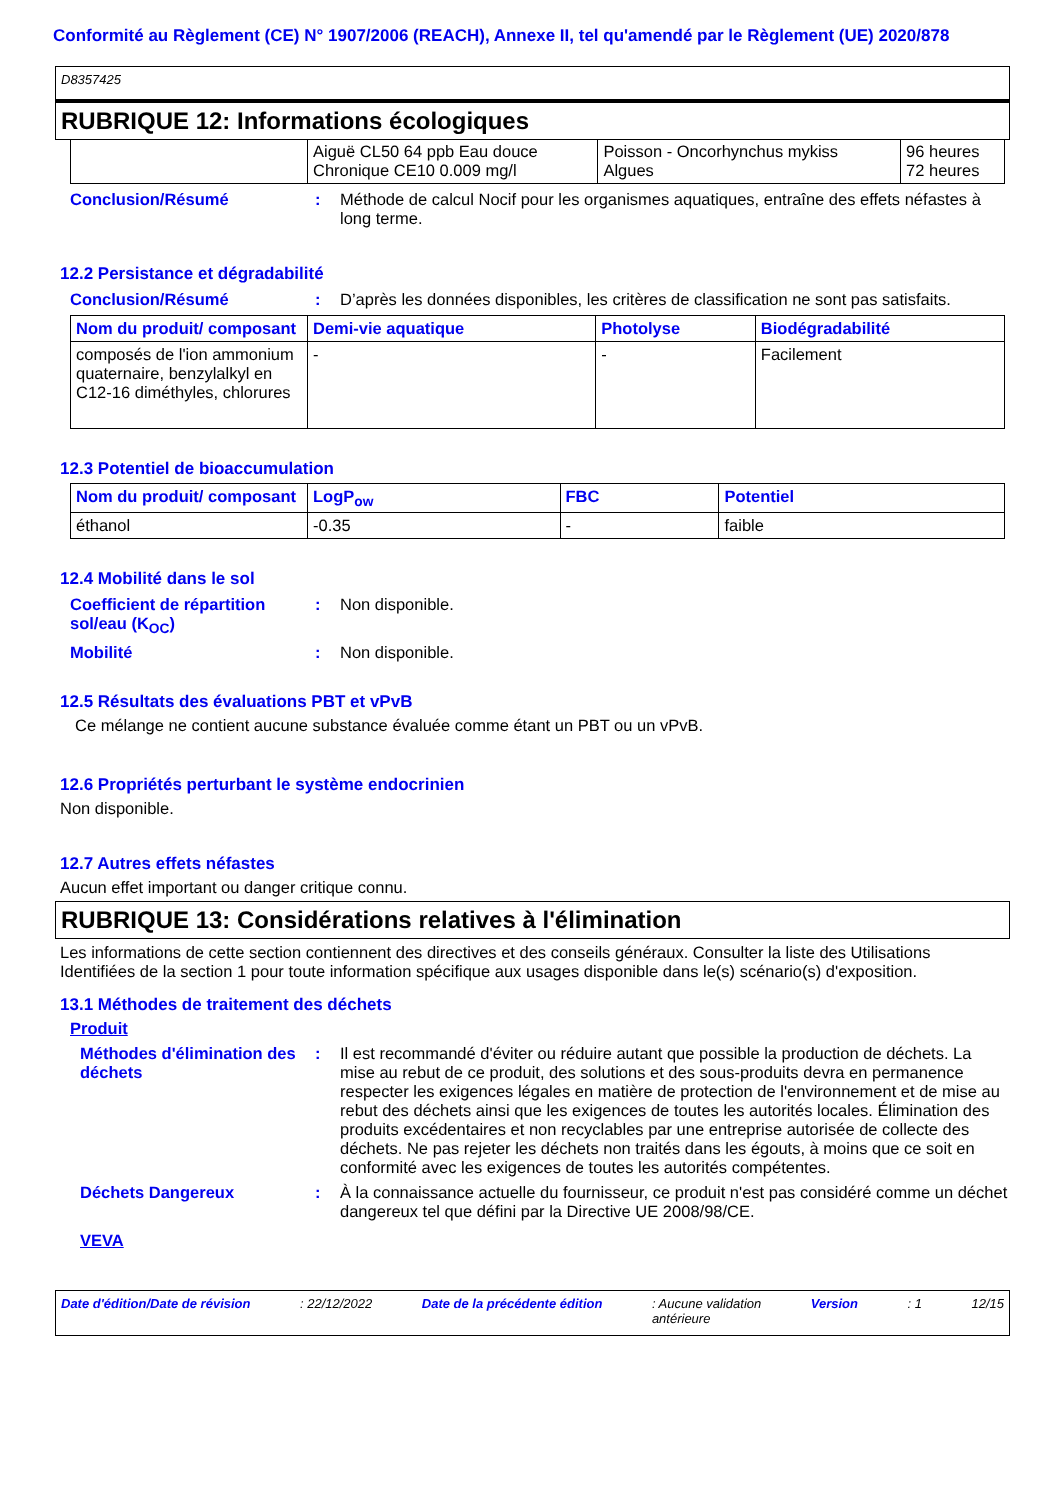Conformité au Règlement (CE) N° 1907/2006 (REACH), Annexe II, tel qu'amendé par le Règlement (UE) 2020/878
D8357425
RUBRIQUE 12: Informations écologiques
| | Aiguë CL50 64 ppb Eau douce Chronique CE10 0.009 mg/l | Poisson - Oncorhynchus mykiss Algues | 96 heures 72 heures |
Conclusion/Résumé : Méthode de calcul Nocif pour les organismes aquatiques, entraîne des effets néfastes à long terme.
12.2 Persistance et dégradabilité
Conclusion/Résumé : D’après les données disponibles, les critères de classification ne sont pas satisfaits.
| Nom du produit/ composant | Demi-vie aquatique | Photolyse | Biodégradabilité |
| --- | --- | --- | --- |
| composés de l'ion ammonium quaternaire, benzylalkyl en C12-16 diméthyles, chlorures | - | - | Facilement |
12.3 Potentiel de bioaccumulation
| Nom du produit/ composant | LogP<sub>ow</sub> | FBC | Potentiel |
| --- | --- | --- | --- |
| éthanol | -0.35 | - | faible |
12.4 Mobilité dans le sol
Coefficient de répartition sol/eau (K<sub>OC</sub>)
: Non disponible.
Mobilité : Non disponible.
12.5 Résultats des évaluations PBT et vPvB
Ce mélange ne contient aucune substance évaluée comme étant un PBT ou un vPvB.
12.6 Propriétés perturbant le système endocrinien
Non disponible.
12.7 Autres effets néfastes
Aucun effet important ou danger critique connu.
RUBRIQUE 13: Considérations relatives à l'élimination
Les informations de cette section contiennent des directives et des conseils généraux. Consulter la liste des Utilisations Identifiées de la section 1 pour toute information spécifique aux usages disponible dans le(s) scénario(s) d'exposition.
13.1 Méthodes de traitement des déchets
Produit
Méthodes d'élimination des déchets
: Il est recommandé d'éviter ou réduire autant que possible la production de déchets. La mise au rebut de ce produit, des solutions et des sous-produits devra en permanence respecter les exigences légales en matière de protection de l'environnement et de mise au rebut des déchets ainsi que les exigences de toutes les autorités locales. Élimination des produits excédentaires et non recyclables par une entreprise autorisée de collecte des déchets. Ne pas rejeter les déchets non traités dans les égouts, à moins que ce soit en conformité avec les exigences de toutes les autorités compétentes.
Déchets Dangereux : À la connaissance actuelle du fournisseur, ce produit n'est pas considéré comme un déchet dangereux tel que défini par la Directive UE 2008/98/CE.
VEVA
Date d'édition/Date de révision: 22/12/2022 Date de la précédente édition: Aucune validation
antérieure Version: 1 12/15